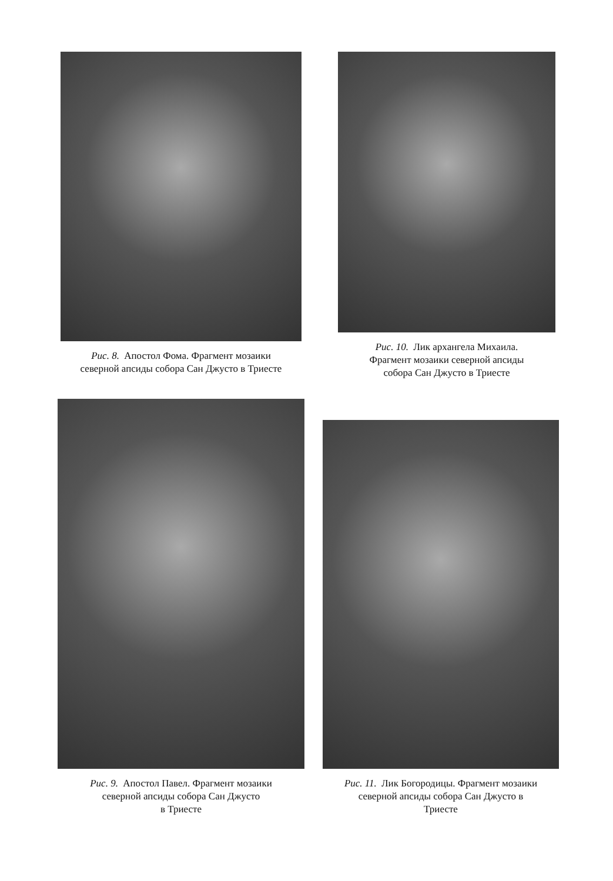Рис. 8. Апостол Фома. Фрагмент мозаики
северной апсиды собора Сан Джусто в Триесте
Рис. 10. Лик архангела Михаила.
Фрагмент мозаики северной апсиды
собора Сан Джусто в Триесте
Рис. 9. Апостол Павел. Фрагмент мозаики
северной апсиды собора Сан Джусто
в Триесте
Рис. 11. Лик Богородицы. Фрагмент мозаики
северной апсиды собора Сан Джусто в
Триесте